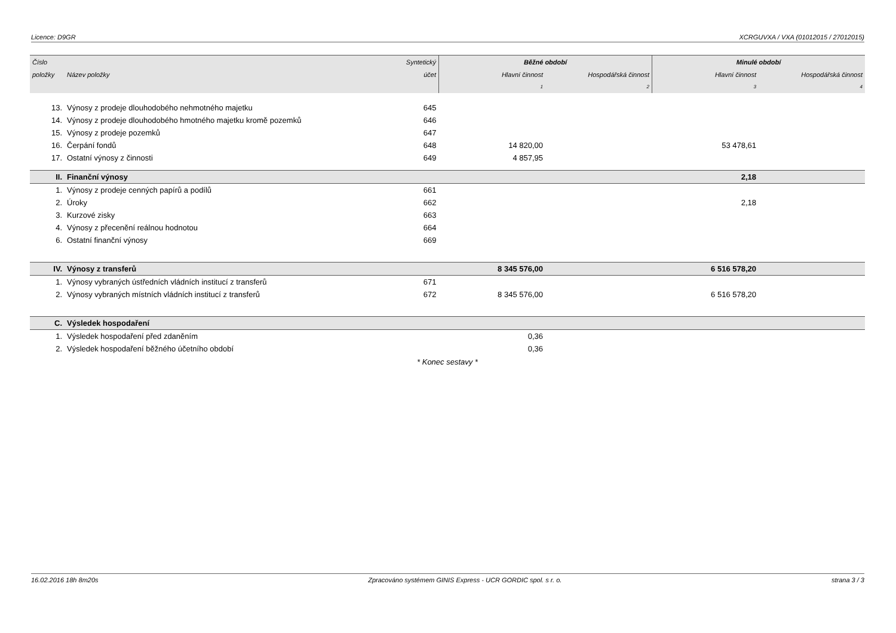Licence: D9GR XCRGUVXA / VXA (01012015 / 27012015)
| Číslo | | Syntetický | Běžné období | | Minulé období | |
| --- | --- | --- | --- | --- | --- | --- |
| položky | Název položky | účet | Hlavní činnost | Hospodářská činnost | Hlavní činnost | Hospodářská činnost |
| | | | 1 | 2 | 3 | 4 |
| 13. | Výnosy z prodeje dlouhodobého nehmotného majetku | 645 | | | | |
| 14. | Výnosy z prodeje dlouhodobého hmotného majetku kromě pozemků | 646 | | | | |
| 15. | Výnosy z prodeje pozemků | 647 | | | | |
| 16. | Čerpání fondů | 648 | 14 820,00 | | 53 478,61 | |
| 17. | Ostatní výnosy z činnosti | 649 | 4 857,95 | | | |
| II. | Finanční výnosy | | | | 2,18 | |
| 1. | Výnosy z prodeje cenných papírů a podílů | 661 | | | | |
| 2. | Úroky | 662 | | | 2,18 | |
| 3. | Kurzové zisky | 663 | | | | |
| 4. | Výnosy z přecenění reálnou hodnotou | 664 | | | | |
| 6. | Ostatní finanční výnosy | 669 | | | | |
| IV. | Výnosy z transferů | | 8 345 576,00 | | 6 516 578,20 | |
| 1. | Výnosy vybraných ústředních vládních institucí z transferů | 671 | | | | |
| 2. | Výnosy vybraných místních vládních institucí z transferů | 672 | 8 345 576,00 | | 6 516 578,20 | |
| C. | Výsledek hospodaření | | | | | |
| 1. | Výsledek hospodaření před zdaněním | | 0,36 | | | |
| 2. | Výsledek hospodaření běžného účetního období | | 0,36 | | | |
* Konec sestavy *
16.02.2016 18h 8m20s Zpracováno systémem GINIS Express - UCR GORDIC spol. s r. o. strana 3 / 3